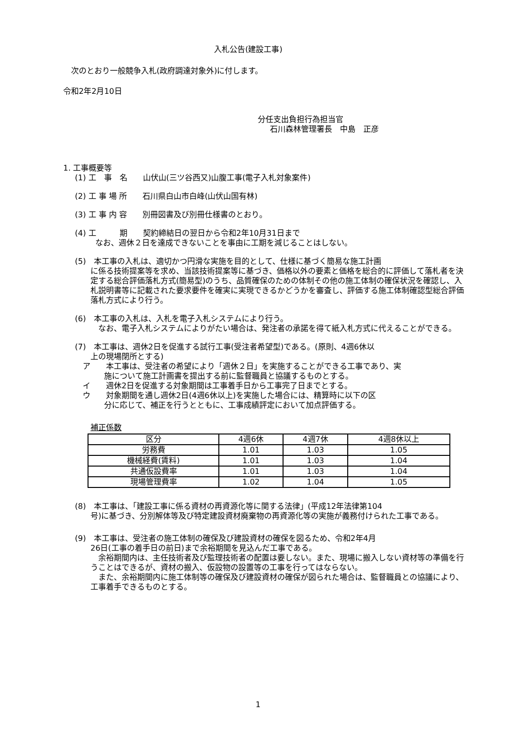入札公告(建設工事)
次のとおり一般競争入札(政府調達対象外)に付します。
令和2年2月10日
分任支出負担行為担当官
石川森林管理署長　中島　正彦
1. 工事概要等
(1) 工　事　名　　山伏山(三ツ谷西又)山腹工事(電子入札対象案件)
(2) 工 事 場 所　　石川県白山市白峰(山伏山国有林)
(3) 工 事 内 容　　別冊図書及び別冊仕様書のとおり。
(4) 工　　　期　　契約締結日の翌日から令和2年10月31日まで
なお、週休２日を達成できないことを事由に工期を減じることはしない。
(5)　本工事の入札は、適切かつ円滑な実施を目的として、仕様に基づく簡易な施工計画
に係る技術提案等を求め、当該技術提案等に基づき、価格以外の要素と価格を総合的に評価して落札者を決定する総合評価落札方式(簡易型)のうち、品質確保のための体制その他の施工体制の確保状況を確認し、入札説明書等に記載された要求要件を確実に実現できるかどうかを審査し、評価する施工体制確認型総合評価落札方式により行う。
(6)　本工事の入札は、入札を電子入札システムにより行う。
　なお、電子入札システムによりがたい場合は、発注者の承諾を得て紙入札方式に代えることができる。
(7)　本工事は、週休2日を促進する試行工事(受注者希望型)である。(原則、4週6休以
上の現場閉所とする)
ア　　本工事は、受注者の希望により「週休２日」を実施することができる工事であり、実
施について施工計画書を提出する前に監督職員と協議するものとする。
イ　　週休2日を促進する対象期間は工事着手日から工事完了日までとする。
ウ　　対象期間を通し週休2日(4週6休以上)を実施した場合には、精算時に以下の区
分に応じて、補正を行うとともに、工事成績評定において加点評価する。
補正係数
| 区分 | 4週6休 | 4週7休 | 4週8休以上 |
| --- | --- | --- | --- |
| 労務費 | 1.01 | 1.03 | 1.05 |
| 機械経費(賃料) | 1.01 | 1.03 | 1.04 |
| 共通仮設費率 | 1.01 | 1.03 | 1.04 |
| 現場管理費率 | 1.02 | 1.04 | 1.05 |
(8)　本工事は、「建設工事に係る資材の再資源化等に関する法律」(平成12年法律第104
号)に基づき、分別解体等及び特定建設資材廃棄物の再資源化等の実施が義務付けられた工事である。
(9)　本工事は、受注者の施工体制の確保及び建設資材の確保を図るため、令和2年4月
26日(工事の着手日の前日)まで余裕期間を見込んだ工事である。
　余裕期間内は、主任技術者及び監理技術者の配置は要しない。また、現場に搬入しない資材等の準備を行うことはできるが、資材の搬入、仮設物の設置等の工事を行ってはならない。
　また、余裕期間内に施工体制等の確保及び建設資材の確保が図られた場合は、監督職員との協議により、工事着手できるものとする。
1